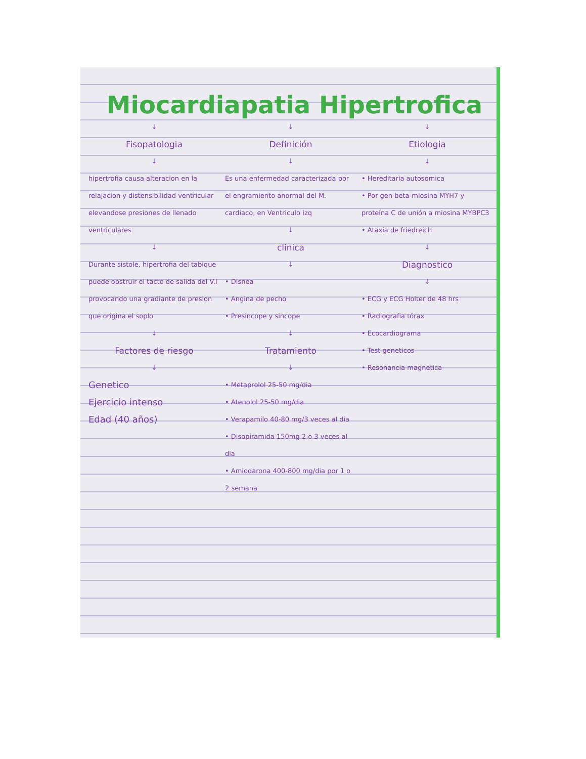Miocardiapatia Hipertrofica
↓
Fisopatologia
↓
hipertrofia causa alteracion en la relajacion y distensibilidad ventricular elevandose presiones de llenado ventriculares
↓
Durante sistole, hipertrofia del tabique puede obstruir el tacto de salida del V.I provocando una gradiante de presion que origina el soplo
↓
Factores de riesgo
↓
Genetico
Ejercicio intenso
Edad (40 años)
↓
Definición
↓
Es una enfermedad caracterizada por el engramiento anormal del M. cardiaco, en Ventriculo Izq
↓
clinica
↓
• Disnea
• Angina de pecho
• Presincope y sincope
↓
Tratamiento
↓
• Metaprolol 25-50 mg/dia
• Atenolol 25-50 mg/dia
• Verapamilo 40-80 mg/3 veces al dia
• Disopiramida 150mg 2 o 3 veces al dia
• Amiodarona 400-800 mg/dia por 1 o 2 semana
↓
Etiologia
↓
• Hereditaria autosomica
• Por gen beta-miosina MYH7 y proteína C de unión a miosina MYBPC3
• Ataxia de friedreich
↓
Diagnostico
↓
• ECG y ECG Holter de 48 hrs
• Radiografia tórax
• Ecocardiograma
• Test geneticos
• Resonancia magnetica